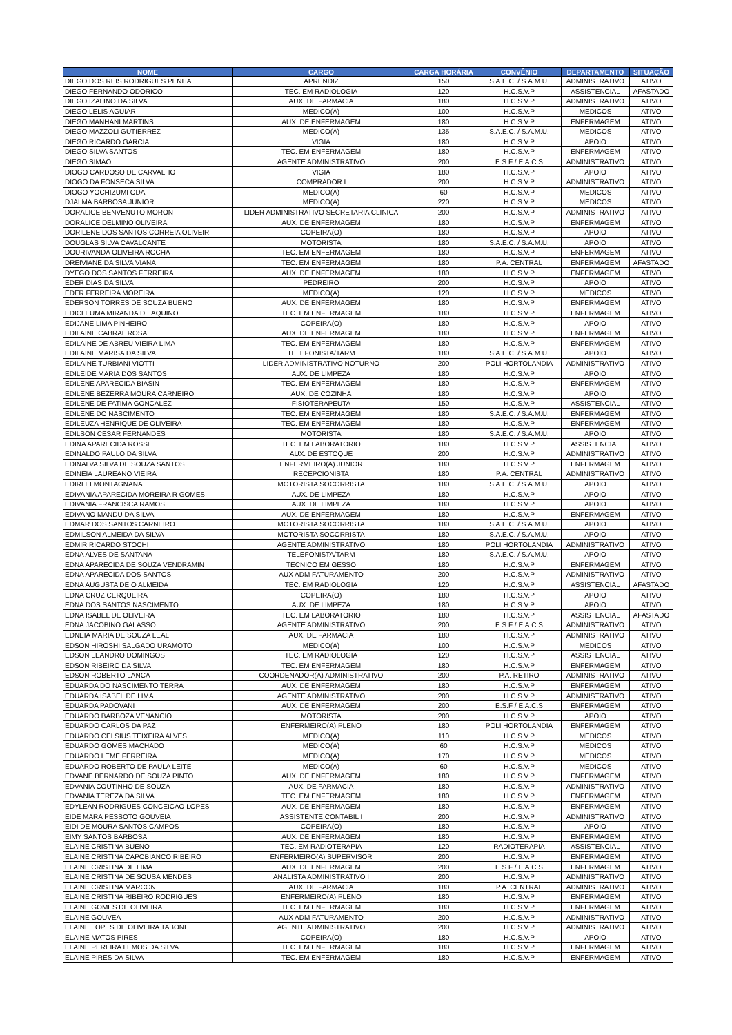| NOME | CARGO | CARGA HORÁRIA | CONVÊNIO | DEPARTAMENTO | SITUAÇÃO |
| --- | --- | --- | --- | --- | --- |
| DIEGO DOS REIS RODRIGUES PENHA | APRENDIZ | 150 | S.A.E.C. / S.A.M.U. | ADMINISTRATIVO | ATIVO |
| DIEGO FERNANDO ODORICO | TEC. EM RADIOLOGIA | 120 | H.C.S.V.P | ASSISTENCIAL | AFASTADO |
| DIEGO IZALINO DA SILVA | AUX. DE FARMACIA | 180 | H.C.S.V.P | ADMINISTRATIVO | ATIVO |
| DIEGO LELIS AGUIAR | MEDICO(A) | 100 | H.C.S.V.P | MEDICOS | ATIVO |
| DIEGO MANHANI MARTINS | AUX. DE ENFERMAGEM | 180 | H.C.S.V.P | ENFERMAGEM | ATIVO |
| DIEGO MAZZOLI GUTIERREZ | MEDICO(A) | 135 | S.A.E.C. / S.A.M.U. | MEDICOS | ATIVO |
| DIEGO RICARDO GARCIA | VIGIA | 180 | H.C.S.V.P | APOIO | ATIVO |
| DIEGO SILVA SANTOS | TEC. EM ENFERMAGEM | 180 | H.C.S.V.P | ENFERMAGEM | ATIVO |
| DIEGO SIMAO | AGENTE ADMINISTRATIVO | 200 | E.S.F / E.A.C.S | ADMINISTRATIVO | ATIVO |
| DIOGO CARDOSO DE CARVALHO | VIGIA | 180 | H.C.S.V.P | APOIO | ATIVO |
| DIOGO DA FONSECA SILVA | COMPRADOR I | 200 | H.C.S.V.P | ADMINISTRATIVO | ATIVO |
| DIOGO YOCHIZUMI ODA | MEDICO(A) | 60 | H.C.S.V.P | MEDICOS | ATIVO |
| DJALMA BARBOSA JUNIOR | MEDICO(A) | 220 | H.C.S.V.P | MEDICOS | ATIVO |
| DORALICE BENVENUTO MORON | LIDER ADMINISTRATIVO SECRETARIA CLINICA | 200 | H.C.S.V.P | ADMINISTRATIVO | ATIVO |
| DORALICE DELMINO OLIVEIRA | AUX. DE ENFERMAGEM | 180 | H.C.S.V.P | ENFERMAGEM | ATIVO |
| DORILENE DOS SANTOS CORREIA OLIVEIR | COPEIRA(O) | 180 | H.C.S.V.P | APOIO | ATIVO |
| DOUGLAS SILVA CAVALCANTE | MOTORISTA | 180 | S.A.E.C. / S.A.M.U. | APOIO | ATIVO |
| DOURIVANDA OLIVEIRA ROCHA | TEC. EM ENFERMAGEM | 180 | H.C.S.V.P | ENFERMAGEM | ATIVO |
| DREIVIANE DA SILVA VIANA | TEC. EM ENFERMAGEM | 180 | P.A. CENTRAL | ENFERMAGEM | AFASTADO |
| DYEGO DOS SANTOS FERREIRA | AUX. DE ENFERMAGEM | 180 | H.C.S.V.P | ENFERMAGEM | ATIVO |
| EDER DIAS DA SILVA | PEDREIRO | 200 | H.C.S.V.P | APOIO | ATIVO |
| EDER FERREIRA MOREIRA | MEDICO(A) | 120 | H.C.S.V.P | MEDICOS | ATIVO |
| EDERSON TORRES DE SOUZA BUENO | AUX. DE ENFERMAGEM | 180 | H.C.S.V.P | ENFERMAGEM | ATIVO |
| EDICLEUMA MIRANDA DE AQUINO | TEC. EM ENFERMAGEM | 180 | H.C.S.V.P | ENFERMAGEM | ATIVO |
| EDIJANE LIMA PINHEIRO | COPEIRA(O) | 180 | H.C.S.V.P | APOIO | ATIVO |
| EDILAINE CABRAL ROSA | AUX. DE ENFERMAGEM | 180 | H.C.S.V.P | ENFERMAGEM | ATIVO |
| EDILAINE DE ABREU VIEIRA LIMA | TEC. EM ENFERMAGEM | 180 | H.C.S.V.P | ENFERMAGEM | ATIVO |
| EDILAINE MARISA DA SILVA | TELEFONISTA/TARM | 180 | S.A.E.C. / S.A.M.U. | APOIO | ATIVO |
| EDILAINE TURBIANI VIOTTI | LIDER ADMINISTRATIVO NOTURNO | 200 | POLI HORTOLANDIA | ADMINISTRATIVO | ATIVO |
| EDILEIDE MARIA DOS SANTOS | AUX. DE LIMPEZA | 180 | H.C.S.V.P | APOIO | ATIVO |
| EDILENE APARECIDA BIASIN | TEC. EM ENFERMAGEM | 180 | H.C.S.V.P | ENFERMAGEM | ATIVO |
| EDILENE BEZERRA MOURA CARNEIRO | AUX. DE COZINHA | 180 | H.C.S.V.P | APOIO | ATIVO |
| EDILENE DE FATIMA GONCALEZ | FISIOTERAPEUTA | 150 | H.C.S.V.P | ASSISTENCIAL | ATIVO |
| EDILENE DO NASCIMENTO | TEC. EM ENFERMAGEM | 180 | S.A.E.C. / S.A.M.U. | ENFERMAGEM | ATIVO |
| EDILEUZA HENRIQUE DE OLIVEIRA | TEC. EM ENFERMAGEM | 180 | H.C.S.V.P | ENFERMAGEM | ATIVO |
| EDILSON CESAR FERNANDES | MOTORISTA | 180 | S.A.E.C. / S.A.M.U. | APOIO | ATIVO |
| EDINA APARECIDA ROSSI | TEC. EM LABORATORIO | 180 | H.C.S.V.P | ASSISTENCIAL | ATIVO |
| EDINALDO PAULO DA SILVA | AUX. DE ESTOQUE | 200 | H.C.S.V.P | ADMINISTRATIVO | ATIVO |
| EDINALVA SILVA DE SOUZA SANTOS | ENFERMEIRO(A) JUNIOR | 180 | H.C.S.V.P | ENFERMAGEM | ATIVO |
| EDINEIA LAUREANO VIEIRA | RECEPCIONISTA | 180 | P.A. CENTRAL | ADMINISTRATIVO | ATIVO |
| EDIRLEI MONTAGNANA | MOTORISTA SOCORRISTA | 180 | S.A.E.C. / S.A.M.U. | APOIO | ATIVO |
| EDIVANIA APARECIDA MOREIRA R GOMES | AUX. DE LIMPEZA | 180 | H.C.S.V.P | APOIO | ATIVO |
| EDIVANIA FRANCISCA RAMOS | AUX. DE LIMPEZA | 180 | H.C.S.V.P | APOIO | ATIVO |
| EDIVANO MANDU DA SILVA | AUX. DE ENFERMAGEM | 180 | H.C.S.V.P | ENFERMAGEM | ATIVO |
| EDMAR DOS SANTOS CARNEIRO | MOTORISTA SOCORRISTA | 180 | S.A.E.C. / S.A.M.U. | APOIO | ATIVO |
| EDMILSON ALMEIDA DA SILVA | MOTORISTA SOCORRISTA | 180 | S.A.E.C. / S.A.M.U. | APOIO | ATIVO |
| EDMIR RICARDO STOCHI | AGENTE ADMINISTRATIVO | 180 | POLI HORTOLANDIA | ADMINISTRATIVO | ATIVO |
| EDNA ALVES DE SANTANA | TELEFONISTA/TARM | 180 | S.A.E.C. / S.A.M.U. | APOIO | ATIVO |
| EDNA APARECIDA DE SOUZA VENDRAMIN | TECNICO EM GESSO | 180 | H.C.S.V.P | ENFERMAGEM | ATIVO |
| EDNA APARECIDA DOS SANTOS | AUX ADM FATURAMENTO | 200 | H.C.S.V.P | ADMINISTRATIVO | ATIVO |
| EDNA AUGUSTA DE O ALMEIDA | TEC. EM RADIOLOGIA | 120 | H.C.S.V.P | ASSISTENCIAL | AFASTADO |
| EDNA CRUZ CERQUEIRA | COPEIRA(O) | 180 | H.C.S.V.P | APOIO | ATIVO |
| EDNA DOS SANTOS NASCIMENTO | AUX. DE LIMPEZA | 180 | H.C.S.V.P | APOIO | ATIVO |
| EDNA ISABEL DE OLIVEIRA | TEC. EM LABORATORIO | 180 | H.C.S.V.P | ASSISTENCIAL | AFASTADO |
| EDNA JACOBINO GALASSO | AGENTE ADMINISTRATIVO | 200 | E.S.F / E.A.C.S | ADMINISTRATIVO | ATIVO |
| EDNEIA MARIA DE SOUZA LEAL | AUX. DE FARMACIA | 180 | H.C.S.V.P | ADMINISTRATIVO | ATIVO |
| EDSON HIROSHI SALGADO URAMOTO | MEDICO(A) | 100 | H.C.S.V.P | MEDICOS | ATIVO |
| EDSON LEANDRO DOMINGOS | TEC. EM RADIOLOGIA | 120 | H.C.S.V.P | ASSISTENCIAL | ATIVO |
| EDSON RIBEIRO DA SILVA | TEC. EM ENFERMAGEM | 180 | H.C.S.V.P | ENFERMAGEM | ATIVO |
| EDSON ROBERTO LANCA | COORDENADOR(A) ADMINISTRATIVO | 200 | P.A. RETIRO | ADMINISTRATIVO | ATIVO |
| EDUARDA DO NASCIMENTO TERRA | AUX. DE ENFERMAGEM | 180 | H.C.S.V.P | ENFERMAGEM | ATIVO |
| EDUARDA ISABEL DE LIMA | AGENTE ADMINISTRATIVO | 200 | H.C.S.V.P | ADMINISTRATIVO | ATIVO |
| EDUARDA PADOVANI | AUX. DE ENFERMAGEM | 200 | E.S.F / E.A.C.S | ENFERMAGEM | ATIVO |
| EDUARDO BARBOZA VENANCIO | MOTORISTA | 200 | H.C.S.V.P | APOIO | ATIVO |
| EDUARDO CARLOS DA PAZ | ENFERMEIRO(A) PLENO | 180 | POLI HORTOLANDIA | ENFERMAGEM | ATIVO |
| EDUARDO CELSIUS TEIXEIRA ALVES | MEDICO(A) | 110 | H.C.S.V.P | MEDICOS | ATIVO |
| EDUARDO GOMES MACHADO | MEDICO(A) | 60 | H.C.S.V.P | MEDICOS | ATIVO |
| EDUARDO LEME FERREIRA | MEDICO(A) | 170 | H.C.S.V.P | MEDICOS | ATIVO |
| EDUARDO ROBERTO DE PAULA LEITE | MEDICO(A) | 60 | H.C.S.V.P | MEDICOS | ATIVO |
| EDVANE BERNARDO DE SOUZA PINTO | AUX. DE ENFERMAGEM | 180 | H.C.S.V.P | ENFERMAGEM | ATIVO |
| EDVANIA COUTINHO DE SOUZA | AUX. DE FARMACIA | 180 | H.C.S.V.P | ADMINISTRATIVO | ATIVO |
| EDVANIA TEREZA DA SILVA | TEC. EM ENFERMAGEM | 180 | H.C.S.V.P | ENFERMAGEM | ATIVO |
| EDYLEAN RODRIGUES CONCEICAO LOPES | AUX. DE ENFERMAGEM | 180 | H.C.S.V.P | ENFERMAGEM | ATIVO |
| EIDE MARA PESSOTO GOUVEIA | ASSISTENTE CONTABIL I | 200 | H.C.S.V.P | ADMINISTRATIVO | ATIVO |
| EIDI DE MOURA SANTOS CAMPOS | COPEIRA(O) | 180 | H.C.S.V.P | APOIO | ATIVO |
| EIMY SANTOS BARBOSA | AUX. DE ENFERMAGEM | 180 | H.C.S.V.P | ENFERMAGEM | ATIVO |
| ELAINE CRISTINA BUENO | TEC. EM RADIOTERAPIA | 120 | RADIOTERAPIA | ASSISTENCIAL | ATIVO |
| ELAINE CRISTINA CAPOBIANCO RIBEIRO | ENFERMEIRO(A) SUPERVISOR | 200 | H.C.S.V.P | ENFERMAGEM | ATIVO |
| ELAINE CRISTINA DE LIMA | AUX. DE ENFERMAGEM | 200 | E.S.F / E.A.C.S | ENFERMAGEM | ATIVO |
| ELAINE CRISTINA DE SOUSA MENDES | ANALISTA ADMINISTRATIVO I | 200 | H.C.S.V.P | ADMINISTRATIVO | ATIVO |
| ELAINE CRISTINA MARCON | AUX. DE FARMACIA | 180 | P.A. CENTRAL | ADMINISTRATIVO | ATIVO |
| ELAINE CRISTINA RIBEIRO RODRIGUES | ENFERMEIRO(A) PLENO | 180 | H.C.S.V.P | ENFERMAGEM | ATIVO |
| ELAINE GOMES DE OLIVEIRA | TEC. EM ENFERMAGEM | 180 | H.C.S.V.P | ENFERMAGEM | ATIVO |
| ELAINE GOUVEA | AUX ADM FATURAMENTO | 200 | H.C.S.V.P | ADMINISTRATIVO | ATIVO |
| ELAINE LOPES DE OLIVEIRA TABONI | AGENTE ADMINISTRATIVO | 200 | H.C.S.V.P | ADMINISTRATIVO | ATIVO |
| ELAINE MATOS PIRES | COPEIRA(O) | 180 | H.C.S.V.P | APOIO | ATIVO |
| ELAINE PEREIRA LEMOS DA SILVA | TEC. EM ENFERMAGEM | 180 | H.C.S.V.P | ENFERMAGEM | ATIVO |
| ELAINE PIRES DA SILVA | TEC. EM ENFERMAGEM | 180 | H.C.S.V.P | ENFERMAGEM | ATIVO |